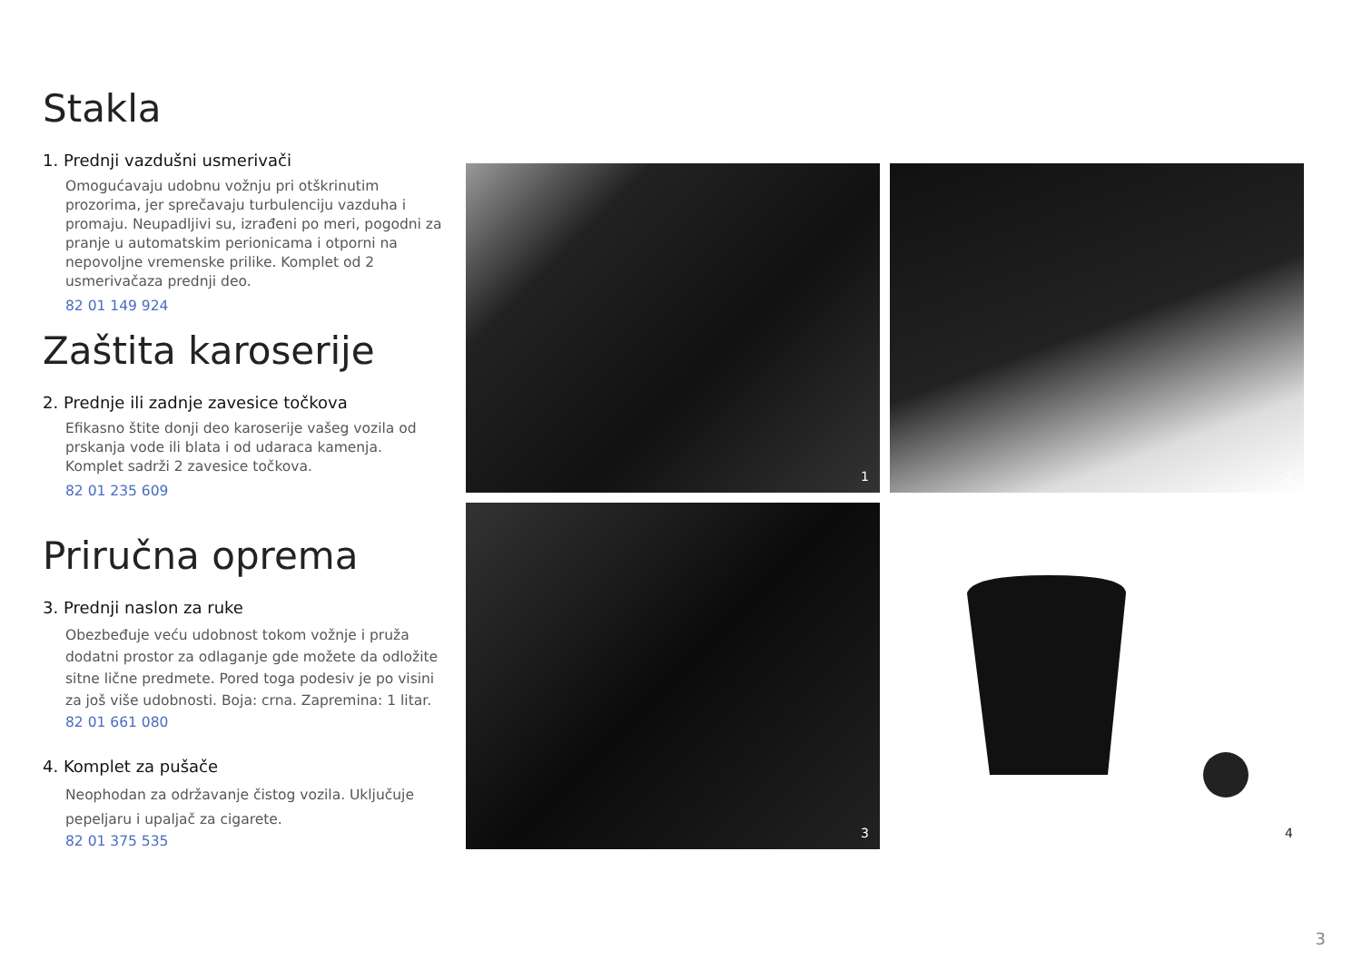Stakla
1. Prednji vazdušni usmerivači
Omogućavaju udobnu vožnju pri otškrinutim prozorima, jer sprečavaju turbulenciju vazduha i promaju. Neupadljivi su, izrađeni po meri, pogodni za pranje u automatskim perionicama i otporni na nepovoljne vremenske prilike. Komplet od 2 usmerivačaza prednji deo.
82 01 149 924
Zaštita karoserije
2. Prednje ili zadnje zavesice točkova
Efikasno štite donji deo karoserije vašeg vozila od prskanja vode ili blata i od udaraca kamenja. Komplet sadrži 2 zavesice točkova.
82 01 235 609
Priručna oprema
3. Prednji naslon za ruke
Obezbeđuje veću udobnost tokom vožnje i pruža dodatni prostor za odlaganje gde možete da odložite sitne lične predmete. Pored toga podesiv je po visini za još više udobnosti. Boja: crna. Zapremina: 1 litar. 82 01 661 080
4. Komplet za pušače
Neophodan za održavanje čistog vozila. Uključuje pepeljaru i upaljač za cigarete.
82 01 375 535
1
2
3
4
3